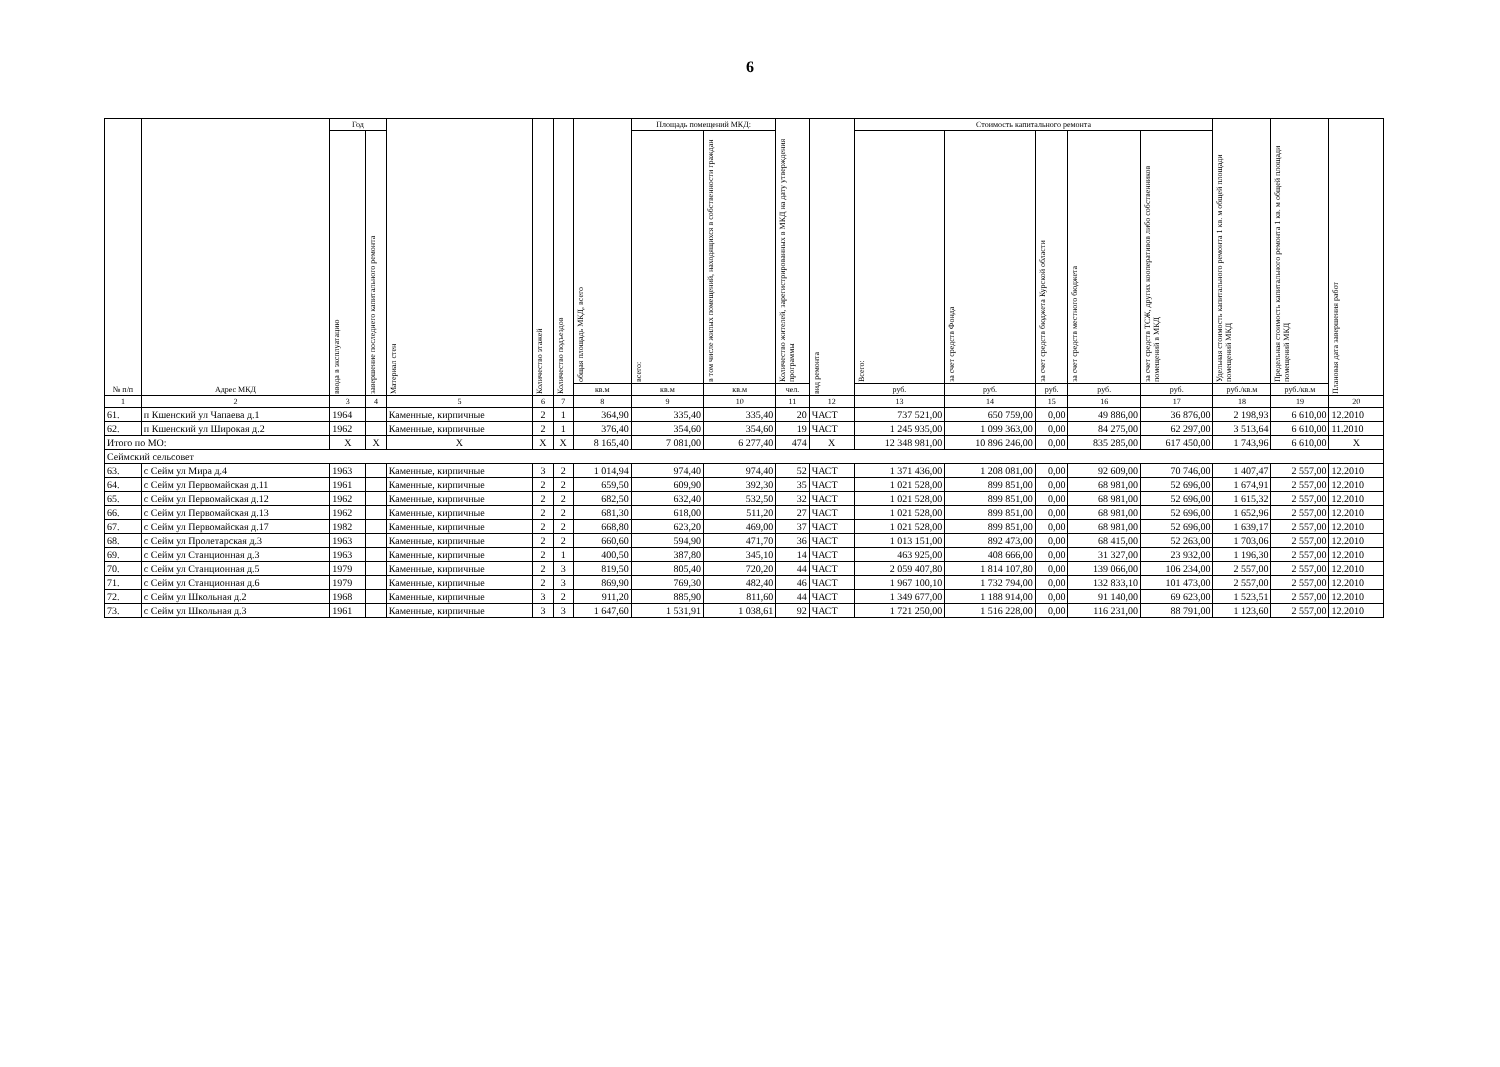6
| № п/п | Адрес МКД | Год | | Материал стен | Количество этажей | Количество подъездов | общая площадь МКД, всего | Площадь помещений МКД: | | Количество жителей, зарегистрированных в МКД на дату утверждения программы | вид ремонта | Стоимость капитального ремонта | | | | | Удельная стоимость капитального ремонта 1 кв. м общей площади помещений МКД | Предельная стоимость капитального ремонта 1 кв. м общей площади помещений МКД | Плановая дата завершения работ |
| --- | --- | --- | --- | --- | --- | --- | --- | --- | --- | --- | --- | --- | --- | --- | --- | --- | --- | --- | --- |
| | | ввода в эксплуатацию | завершение последнего капитального ремонта | | | | | всего: | в том числе жилых помещений, находящихся в собственности граждан | | | Всего: | за счет средств Фонда | за счет средств бюджета Курской области | за счет средств местного бюджета | за счет средств ТСЖ, других кооперативов либо собственников помещений в МКД | | | |
| | | | | | | | кв.м | кв.м | кв.м | чел. | | руб. | руб. | руб. | руб. | руб. | руб./кв.м | руб./кв.м | |
| 1 | 2 | 3 | 4 | 5 | 6 | 7 | 8 | 9 | 10 | 11 | 12 | 13 | 14 | 15 | 16 | 17 | 18 | 19 | 20 |
| 61. | п Кшенский ул Чапаева д.1 | 1964 | | Каменные, кирпичные | 2 | 1 | 364,90 | 335,40 | 335,40 | 20 | ЧАСТ | 737 521,00 | 650 759,00 | 0,00 | 49 886,00 | 36 876,00 | 2 198,93 | 6 610,00 | 12.2010 |
| 62. | п Кшенский ул Широкая д.2 | 1962 | | Каменные, кирпичные | 2 | 1 | 376,40 | 354,60 | 354,60 | 19 | ЧАСТ | 1 245 935,00 | 1 099 363,00 | 0,00 | 84 275,00 | 62 297,00 | 3 513,64 | 6 610,00 | 11.2010 |
| Итого по МО: | | X | X | X | X | X | 8 165,40 | 7 081,00 | 6 277,40 | 474 | X | 12 348 981,00 | 10 896 246,00 | 0,00 | 835 285,00 | 617 450,00 | 1 743,96 | 6 610,00 | X |
| Сеймский сельсовет | | | | | | | | | | | | | | | | | | | |
| 63. | с Сейм ул Мира д.4 | 1963 | | Каменные, кирпичные | 3 | 2 | 1 014,94 | 974,40 | 974,40 | 52 | ЧАСТ | 1 371 436,00 | 1 208 081,00 | 0,00 | 92 609,00 | 70 746,00 | 1 407,47 | 2 557,00 | 12.2010 |
| 64. | с Сейм ул Первомайская д.11 | 1961 | | Каменные, кирпичные | 2 | 2 | 659,50 | 609,90 | 392,30 | 35 | ЧАСТ | 1 021 528,00 | 899 851,00 | 0,00 | 68 981,00 | 52 696,00 | 1 674,91 | 2 557,00 | 12.2010 |
| 65. | с Сейм ул Первомайская д.12 | 1962 | | Каменные, кирпичные | 2 | 2 | 682,50 | 632,40 | 532,50 | 32 | ЧАСТ | 1 021 528,00 | 899 851,00 | 0,00 | 68 981,00 | 52 696,00 | 1 615,32 | 2 557,00 | 12.2010 |
| 66. | с Сейм ул Первомайская д.13 | 1962 | | Каменные, кирпичные | 2 | 2 | 681,30 | 618,00 | 511,20 | 27 | ЧАСТ | 1 021 528,00 | 899 851,00 | 0,00 | 68 981,00 | 52 696,00 | 1 652,96 | 2 557,00 | 12.2010 |
| 67. | с Сейм ул Первомайская д.17 | 1982 | | Каменные, кирпичные | 2 | 2 | 668,80 | 623,20 | 469,00 | 37 | ЧАСТ | 1 021 528,00 | 899 851,00 | 0,00 | 68 981,00 | 52 696,00 | 1 639,17 | 2 557,00 | 12.2010 |
| 68. | с Сейм ул Пролетарская д.3 | 1963 | | Каменные, кирпичные | 2 | 2 | 660,60 | 594,90 | 471,70 | 36 | ЧАСТ | 1 013 151,00 | 892 473,00 | 0,00 | 68 415,00 | 52 263,00 | 1 703,06 | 2 557,00 | 12.2010 |
| 69. | с Сейм ул Станционная д.3 | 1963 | | Каменные, кирпичные | 2 | 1 | 400,50 | 387,80 | 345,10 | 14 | ЧАСТ | 463 925,00 | 408 666,00 | 0,00 | 31 327,00 | 23 932,00 | 1 196,30 | 2 557,00 | 12.2010 |
| 70. | с Сейм ул Станционная д.5 | 1979 | | Каменные, кирпичные | 2 | 3 | 819,50 | 805,40 | 720,20 | 44 | ЧАСТ | 2 059 407,80 | 1 814 107,80 | 0,00 | 139 066,00 | 106 234,00 | 2 557,00 | 2 557,00 | 12.2010 |
| 71. | с Сейм ул Станционная д.6 | 1979 | | Каменные, кирпичные | 2 | 3 | 869,90 | 769,30 | 482,40 | 46 | ЧАСТ | 1 967 100,10 | 1 732 794,00 | 0,00 | 132 833,10 | 101 473,00 | 2 557,00 | 2 557,00 | 12.2010 |
| 72. | с Сейм ул Школьная д.2 | 1968 | | Каменные, кирпичные | 3 | 2 | 911,20 | 885,90 | 811,60 | 44 | ЧАСТ | 1 349 677,00 | 1 188 914,00 | 0,00 | 91 140,00 | 69 623,00 | 1 523,51 | 2 557,00 | 12.2010 |
| 73. | с Сейм ул Школьная д.3 | 1961 | | Каменные, кирпичные | 3 | 3 | 1 647,60 | 1 531,91 | 1 038,61 | 92 | ЧАСТ | 1 721 250,00 | 1 516 228,00 | 0,00 | 116 231,00 | 88 791,00 | 1 123,60 | 2 557,00 | 12.2010 |